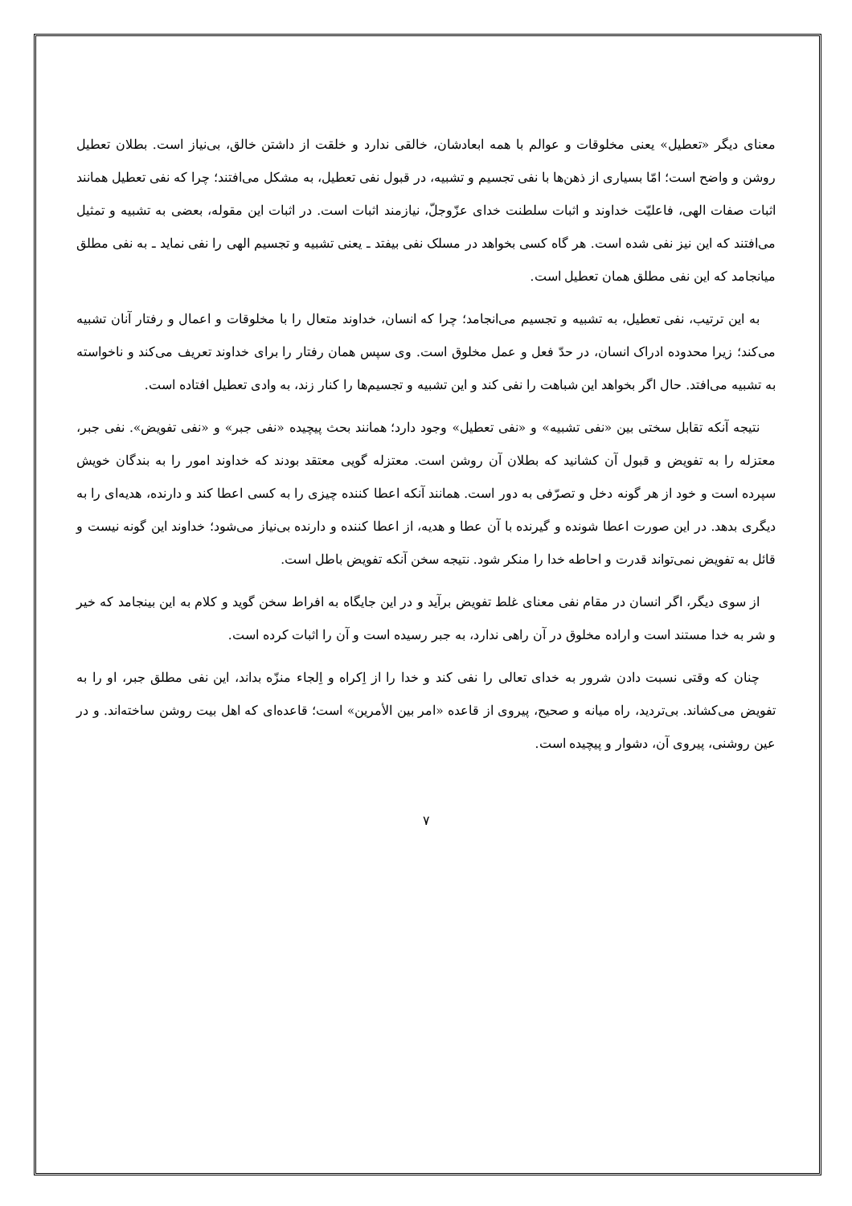معنای دیگر «تعطیل» یعنی مخلوقات و عوالم با همه ابعادشان، خالقی ندارد و خلقت از داشتن خالق، بی‌نیاز است. بطلان تعطیل روشن و واضح است؛ امّا بسیاری از ذهن‌ها با نفی تجسیم و تشبیه، در قبول نفی تعطیل، به مشکل می‌افتند؛ چرا که نفی تعطیل همانند اثبات صفات الهی، فاعلیّت خداوند و اثبات سلطنت خدای عزّوجلّ، نیازمند اثبات است. در اثبات این مقوله، بعضی به تشبیه و تمثیل می‌افتند که این نیز نفی شده است. هر گاه کسی بخواهد در مسلک نفی بیفتد ـ یعنی تشبیه و تجسیم الهی را نفی نماید ـ به نفی مطلق میانجامد که این نفی مطلق همان تعطیل است.
به این ترتیب، نفی تعطیل، به تشبیه و تجسیم می‌انجامد؛ چرا که انسان، خداوند متعال را با مخلوقات و اعمال و رفتار آنان تشبیه می‌کند؛ زیرا محدوده ادراک انسان، در حدّ فعل و عمل مخلوق است. وی سپس همان رفتار را برای خداوند تعریف می‌کند و ناخواسته به تشبیه می‌افتد. حال اگر بخواهد این شباهت را نفی کند و این تشبیه و تجسیم‌ها را کنار زند، به وادی تعطیل افتاده است.
نتیجه آنکه تقابل سختی بین «نفی تشبیه» و «نفی تعطیل» وجود دارد؛ همانند بحث پیچیده «نفی جبر» و «نفی تفویض». نفی جبر، معتزله را به تفویض و قبول آن کشانید که بطلان آن روشن است. معتزله گویی معتقد بودند که خداوند امور را به بندگان خویش سپرده است و خود از هر گونه دخل و تصرّفی به دور است. همانند آنکه اعطا کننده چیزی را به کسی اعطا کند و دارنده، هدیه‌ای را به دیگری بدهد. در این صورت اعطا شونده و گیرنده با آن عطا و هدیه، از اعطا کننده و دارنده بی‌نیاز می‌شود؛ خداوند این گونه نیست و قائل به تفویض نمی‌تواند قدرت و احاطه خدا را منکر شود. نتیجه سخن آنکه تفویض باطل است.
از سوی دیگر، اگر انسان در مقام نفی معنای غلط تفویض برآید و در این جایگاه به افراط سخن گوید و کلام به این بینجامد که خیر و شر به خدا مستند است و اراده مخلوق در آن راهی ندارد، به جبر رسیده است و آن را اثبات کرده است.
چنان که وقتی نسبت دادن شرور به خدای تعالی را نفی کند و خدا را از اِکراه و اِلجاء منزّه بداند، این نفی مطلق جبر، او را به تفویض می‌کشاند. بی‌تردید، راه میانه و صحیح، پیروی از قاعده «امر بین الأمرین» است؛ قاعده‌ای که اهل بیت روشن ساخته‌اند. و در عین روشنی، پیروی آن، دشوار و پیچیده است.
۷